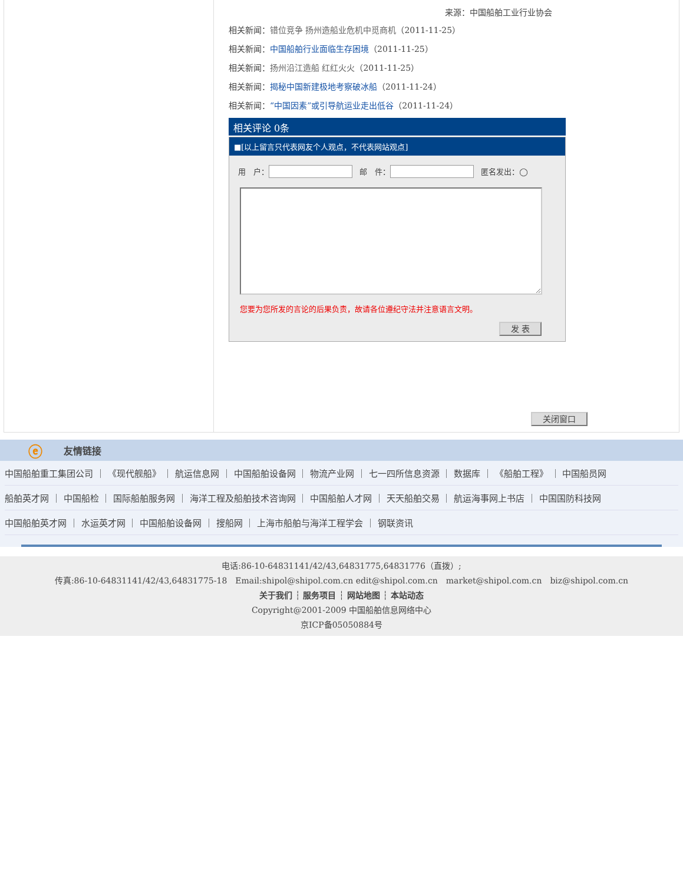来源：中国船舶工业行业协会
相关新闻：错位竞争 扬州造船业危机中觅商机（2011-11-25）
相关新闻：中国船舶行业面临生存困境（2011-11-25）
相关新闻：扬州沿江造船 红红火火（2011-11-25）
相关新闻：揭秘中国新建极地考察破冰船（2011-11-24）
相关新闻：“中国因素”或引导航运业走出低谷（2011-11-24）
相关评论 0条
■[以上留言只代表网友个人观点，不代表网站观点]
用　户： 邮　件： 匿名发出：◯
您要为您所发的言论的后果负责，故请各位遵纪守法并注意语言文明。
发 表
关闭窗口
ⓔ 友情链接
中国船舶重工集团公司 ｜ 《现代舰船》 ｜ 航运信息网 ｜ 中国船舶设备网 ｜ 物流产业网 ｜ 七一四所信息资源 ｜ 数据库 ｜ 《船舶工程》 ｜ 中国船员网
船舶英才网 ｜ 中国船检 ｜ 国际船舶服务网 ｜ 海洋工程及船舶技术咨询网 ｜ 中国船舶人才网 ｜ 天天船舶交易 ｜ 航运海事网上书店 ｜ 中国国防科技网
中国船舶英才网 ｜ 水运英才网 ｜ 中国船舶设备网 ｜ 搜船网 ｜ 上海市船舶与海洋工程学会 ｜ 钢联资讯
电话:86-10-64831141/42/43,64831775,64831776（直拨）;
传真:86-10-64831141/42/43,64831775-18　Email:shipol@shipol.com.cn edit@shipol.com.cn　market@shipol.com.cn　biz@shipol.com.cn
关于我们 ┆ 服务项目 ┆ 网站地图 ┆ 本站动态
Copyright@2001-2009 中国船舶信息网络中心
京ICP备05050884号